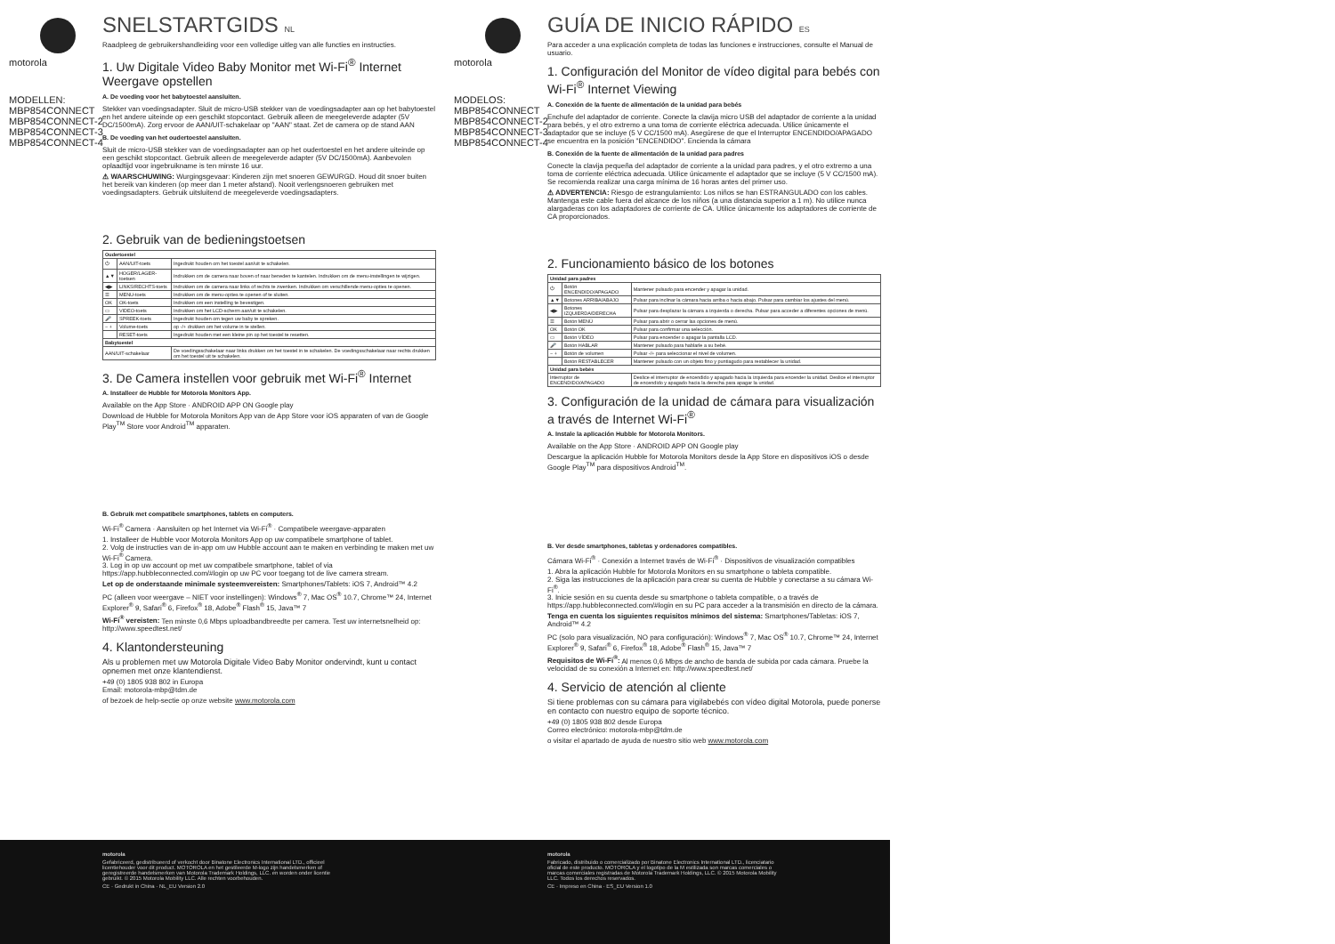motorola
MODELLEN:
MBP854CONNECT
MBP854CONNECT-2
MBP854CONNECT-3
MBP854CONNECT-4
SNELSTARTGIDS NL
Raadpleeg de gebruikershandleiding voor een volledige uitleg van alle functies en instructies.
1. Uw Digitale Video Baby Monitor met Wi-Fi<sup>®</sup> Internet Weergave opstellen
A. De voeding voor het babytoestel aansluiten.
Stekker van voedingsadapter. Sluit de micro-USB stekker van de voedingsadapter aan op het babytoestel en het andere uiteinde op een geschikt stopcontact. Gebruik alleen de meegeleverde adapter (5V DC/1500mA). Zorg ervoor de AAN/UIT-schakelaar op "AAN" staat. Zet de camera op de stand AAN
B. De voeding van het oudertoestel aansluiten.
Sluit de micro-USB stekker van de voedingsadapter aan op het oudertoestel en het andere uiteinde op een geschikt stopcontact. Gebruik alleen de meegeleverde adapter (5V DC/1500mA). Aanbevolen oplaadtijd voor ingebruikname is ten minste 16 uur.
⚠ WAARSCHUWING: Wurgingsgevaar: Kinderen zijn met snoeren GEWURGD. Houd dit snoer buiten het bereik van kinderen (op meer dan 1 meter afstand). Nooit verlengsnoeren gebruiken met voedingsadapters. Gebruik uitsluitend de meegeleverde voedingsadapters.
2. Gebruik van de bedieningstoetsen
| Oudertoestel | | |
| --- | --- | --- |
| ⏻ | AAN/UIT-toets | Ingedrukt houden om het toestel aan/uit te schakelen. |
| ▲▼ | HOGER/LAGER-toetsen | Indrukken om de camera naar boven of naar beneden te kantelen. Indrukken om de menu-instellingen te wijzigen. |
| ◀▶ | LINKS/RECHTS-toets | Indrukken om de camera naar links of rechts te zwenken. Indrukken om verschillende menu-opties te openen. |
| ☰ | MENU-toets | Indrukken om de menu-opties te openen of te sluiten. |
| OK | OK-toets | Indrukken om een instelling te bevestigen. |
| ▭ | VIDEO-toets | Indrukken om het LCD-scherm aan/uit te schakelen. |
| 🎤 | SPREEK-toets | Ingedrukt houden om tegen uw baby te spreken. |
| − + | Volume-toets | op -/+ drukken om het volume in te stellen. |
| | RESET-toets | Ingedrukt houden met een kleine pin op het toestel te resetten. |
| Babytoestel | | |
| AAN/UIT-schakelaar | | De voedingsschakelaar naar links drukken om het toestel in te schakelen. De voedingsschakelaar naar rechts drukken om het toestel uit te schakelen. |
3. De Camera instellen voor gebruik met Wi-Fi<sup>®</sup> Internet
A. Installeer de Hubble for Motorola Monitors App.
Available on the App Store · ANDROID APP ON Google play
Download de Hubble for Motorola Monitors App van de App Store voor iOS apparaten of van de Google Play<sup>TM</sup> Store voor Android<sup>TM</sup> apparaten.
B. Gebruik met compatibele smartphones, tablets en computers.
Wi-Fi<sup>®</sup> Camera · Aansluiten op het Internet via Wi-Fi<sup>®</sup> · Compatibele weergave-apparaten
1. Installeer de Hubble voor Motorola Monitors App op uw compatibele smartphone of tablet.
2. Volg de instructies van de in-app om uw Hubble account aan te maken en verbinding te maken met uw Wi-Fi<sup>®</sup> Camera.
3. Log in op uw account op met uw compatibele smartphone, tablet of via https://app.hubbleconnected.com/#login op uw PC voor toegang tot de live camera stream.
Let op de onderstaande minimale systeemvereisten: Smartphones/Tablets: iOS 7, Android™ 4.2
PC (alleen voor weergave – NIET voor instellingen): Windows<sup>®</sup> 7, Mac OS<sup>®</sup> 10.7, Chrome™ 24, Internet Explorer<sup>®</sup> 9, Safari<sup>®</sup> 6, Firefox<sup>®</sup> 18, Adobe<sup>®</sup> Flash<sup>®</sup> 15, Java™ 7
Wi-Fi<sup>®</sup> vereisten: Ten minste 0,6 Mbps uploadbandbreedte per camera. Test uw internetsnelheid op: http://www.speedtest.net/
4. Klantondersteuning
Als u problemen met uw Motorola Digitale Video Baby Monitor ondervindt, kunt u contact opnemen met onze klantendienst.
+49 (0) 1805 938 802 in Europa
Email: motorola-mbp@tdm.de
of bezoek de help-sectie op onze website www.motorola.com
motorola
Gefabriceerd, gedistribueerd of verkocht door Binatone Electronics International LTD., officieel licentiehouder voor dit product. MOTOROLA en het gestileerde M-logo zijn handelsmerken of geregistreerde handelsmerken van Motorola Trademark Holdings, LLC. en worden onder licentie gebruikt. © 2015 Motorola Mobility LLC. Alle rechten voorbehouden.
CE · Gedrukt in China · NL_EU Version 2.0
motorola
MODELOS:
MBP854CONNECT
MBP854CONNECT-2
MBP854CONNECT-3
MBP854CONNECT-4
GUÍA DE INICIO RÁPIDO ES
Para acceder a una explicación completa de todas las funciones e instrucciones, consulte el Manual de usuario.
1. Configuración del Monitor de vídeo digital para bebés con Wi-Fi<sup>®</sup> Internet Viewing
A. Conexión de la fuente de alimentación de la unidad para bebés
Enchufe del adaptador de corriente. Conecte la clavija micro USB del adaptador de corriente a la unidad para bebés, y el otro extremo a una toma de corriente eléctrica adecuada. Utilice únicamente el adaptador que se incluye (5 V CC/1500 mA). Asegúrese de que el Interruptor ENCENDIDO/APAGADO se encuentra en la posición "ENCENDIDO". Encienda la cámara
B. Conexión de la fuente de alimentación de la unidad para padres
Conecte la clavija pequeña del adaptador de corriente a la unidad para padres, y el otro extremo a una toma de corriente eléctrica adecuada. Utilice únicamente el adaptador que se incluye (5 V CC/1500 mA). Se recomienda realizar una carga mínima de 16 horas antes del primer uso.
⚠ ADVERTENCIA: Riesgo de estrangulamiento: Los niños se han ESTRANGULADO con los cables. Mantenga este cable fuera del alcance de los niños (a una distancia superior a 1 m). No utilice nunca alargaderas con los adaptadores de corriente de CA. Utilice únicamente los adaptadores de corriente de CA proporcionados.
2. Funcionamiento básico de los botones
| Unidad para padres | | |
| --- | --- | --- |
| ⏻ | Botón ENCENDIDO/APAGADO | Mantener pulsado para encender y apagar la unidad. |
| ▲▼ | Botones ARRIBA/ABAJO | Pulsar para inclinar la cámara hacia arriba o hacia abajo. Pulsar para cambiar los ajustes del menú. |
| ◀▶ | Botones IZQUIERDA/DERECHA | Pulsar para desplazar la cámara a izquierda o derecha. Pulsar para acceder a diferentes opciones de menú. |
| ☰ | Botón MENÚ | Pulsar para abrir o cerrar las opciones de menú. |
| OK | Botón OK | Pulsar para confirmar una selección. |
| ▭ | Botón VÍDEO | Pulsar para encender o apagar la pantalla LCD. |
| 🎤 | Botón HABLAR | Mantener pulsado para hablarle a su bebé. |
| − + | Botón de volumen | Pulsar -/+ para seleccionar el nivel de volumen. |
| | Botón RESTABLECER | Mantener pulsado con un objeto fino y puntiagudo para restablecer la unidad. |
| Unidad para bebés | | |
| Interruptor de ENCENDIDO/APAGADO | | Deslice el interruptor de encendido y apagado hacia la izquierda para encender la unidad. Deslice el interruptor de encendido y apagado hacia la derecha para apagar la unidad. |
3. Configuración de la unidad de cámara para visualización a través de Internet Wi-Fi<sup>®</sup>
A. Instale la aplicación Hubble for Motorola Monitors.
Available on the App Store · ANDROID APP ON Google play
Descargue la aplicación Hubble for Motorola Monitors desde la App Store en dispositivos iOS o desde Google Play<sup>TM</sup> para dispositivos Android<sup>TM</sup>.
B. Ver desde smartphones, tabletas y ordenadores compatibles.
Cámara Wi-Fi<sup>®</sup> · Conexión a Internet través de Wi-Fi<sup>®</sup> · Dispositivos de visualización compatibles
1. Abra la aplicación Hubble for Motorola Monitors en su smartphone o tableta compatible.
2. Siga las instrucciones de la aplicación para crear su cuenta de Hubble y conectarse a su cámara Wi-Fi<sup>®</sup>.
3. Inicie sesión en su cuenta desde su smartphone o tableta compatible, o a través de https://app.hubbleconnected.com/#login en su PC para acceder a la transmisión en directo de la cámara.
Tenga en cuenta los siguientes requisitos mínimos del sistema: Smartphones/Tabletas: iOS 7, Android™ 4.2
PC (solo para visualización, NO para configuración): Windows<sup>®</sup> 7, Mac OS<sup>®</sup> 10.7, Chrome™ 24, Internet Explorer<sup>®</sup> 9, Safari<sup>®</sup> 6, Firefox<sup>®</sup> 18, Adobe<sup>®</sup> Flash<sup>®</sup> 15, Java™ 7
Requisitos de Wi-Fi<sup>®</sup>: Al menos 0,6 Mbps de ancho de banda de subida por cada cámara. Pruebe la velocidad de su conexión a Internet en: http://www.speedtest.net/
4. Servicio de atención al cliente
Si tiene problemas con su cámara para vigilabebés con vídeo digital Motorola, puede ponerse en contacto con nuestro equipo de soporte técnico.
+49 (0) 1805 938 802 desde Europa
Correo electrónico: motorola-mbp@tdm.de
o visitar el apartado de ayuda de nuestro sitio web www.motorola.com
motorola
Fabricado, distribuido o comercializado por Binatone Electronics International LTD., licenciatario oficial de este producto. MOTOROLA y el logotipo de la M estilizada son marcas comerciales o marcas comerciales registradas de Motorola Trademark Holdings, LLC. © 2015 Motorola Mobility LLC. Todos los derechos reservados.
CE · Impreso en China · ES_EU Version 1.0